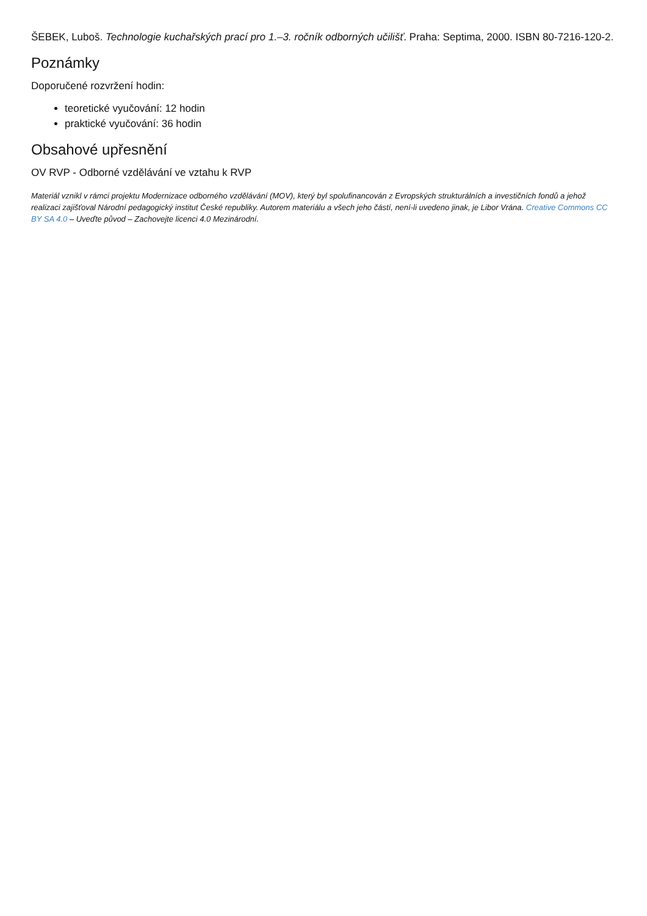ŠEBEK, Luboš. Technologie kuchařských prací pro 1.–3. ročník odborných učilišť. Praha: Septima, 2000. ISBN 80-7216-120-2.
Poznámky
Doporučené rozvržení hodin:
teoretické vyučování: 12 hodin
praktické vyučování: 36 hodin
Obsahové upřesnění
OV RVP - Odborné vzdělávání ve vztahu k RVP
Materiál vznikl v rámci projektu Modernizace odborného vzdělávání (MOV), který byl spolufinancován z Evropských strukturálních a investičních fondů a jehož realizaci zajišťoval Národní pedagogický institut České republiky. Autorem materiálu a všech jeho částí, není-li uvedeno jinak, je Libor Vrána. Creative Commons CC BY SA 4.0 – Uveďte původ – Zachovejte licenci 4.0 Mezinárodní.